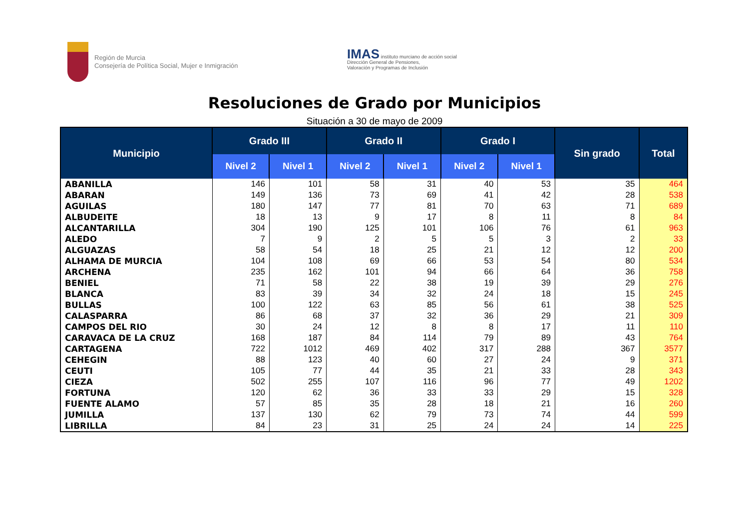Región de Murcia
Consejería de Política Social, Mujer e Inmigración
IMAS instituto murciano de acción social
Dirección General de Pensiones,
Valoración y Programas de Inclusión
Resoluciones de Grado por Municipios
Situación a 30 de mayo de 2009
| Municipio | Grado III | | Grado II | | Grado I | | Sin grado | Total |
| --- | --- | --- | --- | --- | --- | --- | --- | --- |
| | Nivel 2 | Nivel 1 | Nivel 2 | Nivel 1 | Nivel 2 | Nivel 1 | | |
| ABANILLA | 146 | 101 | 58 | 31 | 40 | 53 | 35 | 464 |
| ABARAN | 149 | 136 | 73 | 69 | 41 | 42 | 28 | 538 |
| AGUILAS | 180 | 147 | 77 | 81 | 70 | 63 | 71 | 689 |
| ALBUDEITE | 18 | 13 | 9 | 17 | 8 | 11 | 8 | 84 |
| ALCANTARILLA | 304 | 190 | 125 | 101 | 106 | 76 | 61 | 963 |
| ALEDO | 7 | 9 | 2 | 5 | 5 | 3 | 2 | 33 |
| ALGUAZAS | 58 | 54 | 18 | 25 | 21 | 12 | 12 | 200 |
| ALHAMA DE MURCIA | 104 | 108 | 69 | 66 | 53 | 54 | 80 | 534 |
| ARCHENA | 235 | 162 | 101 | 94 | 66 | 64 | 36 | 758 |
| BENIEL | 71 | 58 | 22 | 38 | 19 | 39 | 29 | 276 |
| BLANCA | 83 | 39 | 34 | 32 | 24 | 18 | 15 | 245 |
| BULLAS | 100 | 122 | 63 | 85 | 56 | 61 | 38 | 525 |
| CALASPARRA | 86 | 68 | 37 | 32 | 36 | 29 | 21 | 309 |
| CAMPOS DEL RIO | 30 | 24 | 12 | 8 | 8 | 17 | 11 | 110 |
| CARAVACA DE LA CRUZ | 168 | 187 | 84 | 114 | 79 | 89 | 43 | 764 |
| CARTAGENA | 722 | 1012 | 469 | 402 | 317 | 288 | 367 | 3577 |
| CEHEGIN | 88 | 123 | 40 | 60 | 27 | 24 | 9 | 371 |
| CEUTI | 105 | 77 | 44 | 35 | 21 | 33 | 28 | 343 |
| CIEZA | 502 | 255 | 107 | 116 | 96 | 77 | 49 | 1202 |
| FORTUNA | 120 | 62 | 36 | 33 | 33 | 29 | 15 | 328 |
| FUENTE ALAMO | 57 | 85 | 35 | 28 | 18 | 21 | 16 | 260 |
| JUMILLA | 137 | 130 | 62 | 79 | 73 | 74 | 44 | 599 |
| LIBRILLA | 84 | 23 | 31 | 25 | 24 | 24 | 14 | 225 |